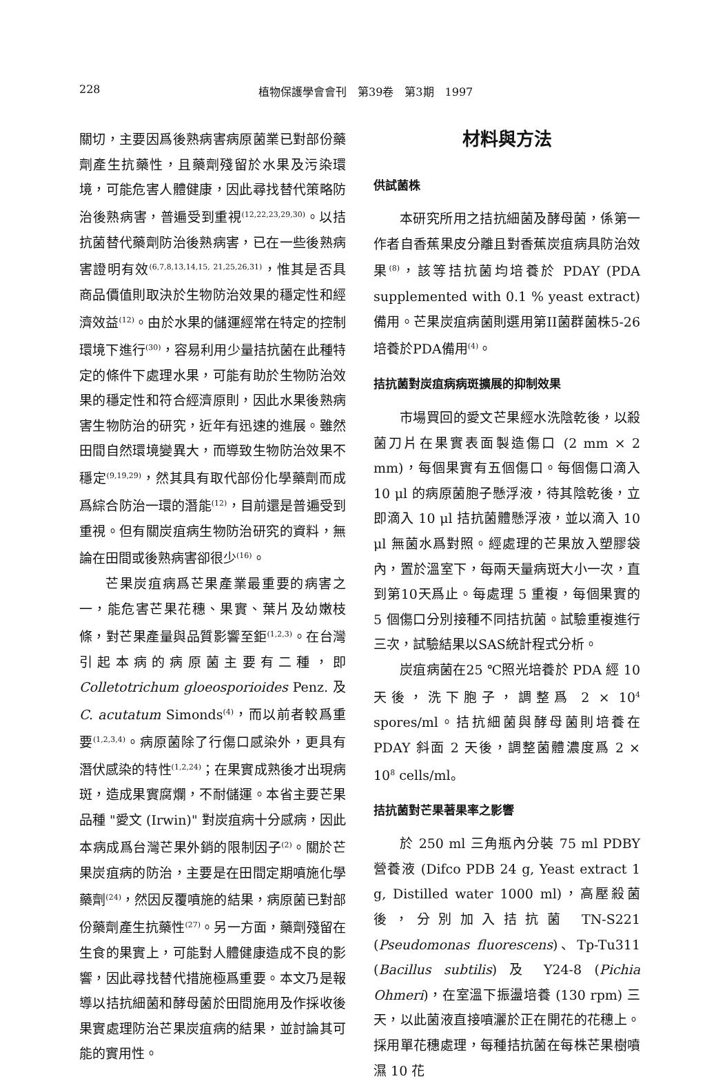228 植物保護學會會刊　第39卷　第3期　1997
關切，主要因爲後熟病害病原菌業已對部份藥劑產生抗藥性，且藥劑殘留於水果及污染環境，可能危害人體健康，因此尋找替代策略防治後熟病害，普遍受到重視<sup>(12,22,23,29,30)</sup>。以拮抗菌替代藥劑防治後熟病害，已在一些後熟病害證明有效<sup>(6,7,8,13,14,15, 21,25,26,31)</sup>，惟其是否具商品價值則取決於生物防治效果的穩定性和經濟效益<sup>(12)</sup>。由於水果的儲運經常在特定的控制環境下進行<sup>(30)</sup>，容易利用少量拮抗菌在此種特定的條件下處理水果，可能有助於生物防治效果的穩定性和符合經濟原則，因此水果後熟病害生物防治的研究，近年有迅速的進展。雖然田間自然環境變異大，而導致生物防治效果不穩定<sup>(9,19,29)</sup>，然其具有取代部份化學藥劑而成爲綜合防治一環的潛能<sup>(12)</sup>，目前還是普遍受到重視。但有關炭疽病生物防治研究的資料，無論在田間或後熟病害卻很少<sup>(16)</sup>。
芒果炭疽病爲芒果產業最重要的病害之一，能危害芒果花穗、果實、葉片及幼嫩枝條，對芒果產量與品質影響至鉅<sup>(1,2,3)</sup>。在台灣引起本病的病原菌主要有二種，即 Colletotrichum gloeosporioides Penz. 及 C. acutatum Simonds<sup>(4)</sup>，而以前者較爲重要<sup>(1,2,3,4)</sup>。病原菌除了行傷口感染外，更具有潛伏感染的特性<sup>(1,2,24)</sup>；在果實成熟後才出現病斑，造成果實腐爛，不耐儲運。本省主要芒果品種 "愛文 (Irwin)" 對炭疽病十分感病，因此本病成爲台灣芒果外銷的限制因子<sup>(2)</sup>。關於芒果炭疽病的防治，主要是在田間定期噴施化學藥劑<sup>(24)</sup>，然因反覆噴施的結果，病原菌已對部份藥劑產生抗藥性<sup>(27)</sup>。另一方面，藥劑殘留在生食的果實上，可能對人體健康造成不良的影響，因此尋找替代措施極爲重要。本文乃是報導以拮抗細菌和酵母菌於田間施用及作採收後果實處理防治芒果炭疽病的結果，並討論其可能的實用性。
材料與方法
供試菌株
本研究所用之拮抗細菌及酵母菌，係第一作者自香蕉果皮分離且對香蕉炭疽病具防治效果<sup>(8)</sup>，該等拮抗菌均培養於 PDAY (PDA supplemented with 0.1 % yeast extract) 備用。芒果炭疽病菌則選用第II菌群菌株5-26培養於PDA備用<sup>(4)</sup>。
拮抗菌對炭疽病病斑擴展的抑制效果
市場買回的愛文芒果經水洗陰乾後，以殺菌刀片在果實表面製造傷口 (2 mm × 2 mm)，每個果實有五個傷口。每個傷口滴入 10 μl 的病原菌胞子懸浮液，待其陰乾後，立即滴入 10 μl 拮抗菌體懸浮液，並以滴入 10 μl 無菌水爲對照。經處理的芒果放入塑膠袋內，置於溫室下，每兩天量病斑大小一次，直到第10天爲止。每處理 5 重複，每個果實的 5 個傷口分別接種不同拮抗菌。試驗重複進行三次，試驗結果以SAS統計程式分析。
炭疽病菌在25 ℃照光培養於 PDA 經 10 天後，洗下胞子，調整爲 2 × 10<sup>4</sup> spores/ml。拮抗細菌與酵母菌則培養在 PDAY 斜面 2 天後，調整菌體濃度爲 2 × 10<sup>8</sup> cells/ml。
拮抗菌對芒果著果率之影響
於 250 ml 三角瓶內分裝 75 ml PDBY 營養液 (Difco PDB 24 g, Yeast extract 1 g, Distilled water 1000 ml)，高壓殺菌後，分別加入拮抗菌 TN-S221 (Pseudomonas fluorescens)、Tp-Tu311 (Bacillus subtilis) 及 Y24-8 (Pichia Ohmeri)，在室溫下振盪培養 (130 rpm) 三天，以此菌液直接噴灑於正在開花的花穗上。採用單花穗處理，每種拮抗菌在每株芒果樹噴濕 10 花